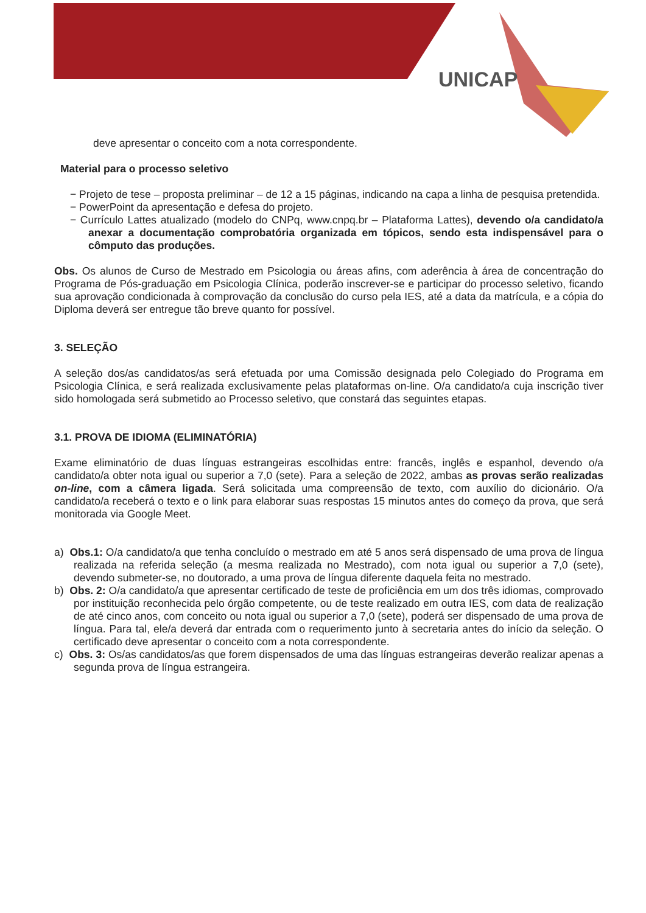UNICAP
deve apresentar o conceito com a nota correspondente.
Material para o processo seletivo
− Projeto de tese – proposta preliminar – de 12 a 15 páginas, indicando na capa a linha de pesquisa pretendida.
− PowerPoint da apresentação e defesa do projeto.
− Currículo Lattes atualizado (modelo do CNPq, www.cnpq.br – Plataforma Lattes), devendo o/a candidato/a anexar a documentação comprobatória organizada em tópicos, sendo esta indispensável para o cômputo das produções.
Obs. Os alunos de Curso de Mestrado em Psicologia ou áreas afins, com aderência à área de concentração do Programa de Pós-graduação em Psicologia Clínica, poderão inscrever-se e participar do processo seletivo, ficando sua aprovação condicionada à comprovação da conclusão do curso pela IES, até a data da matrícula, e a cópia do Diploma deverá ser entregue tão breve quanto for possível.
3. SELEÇÃO
A seleção dos/as candidatos/as será efetuada por uma Comissão designada pelo Colegiado do Programa em Psicologia Clínica, e será realizada exclusivamente pelas plataformas on-line. O/a candidato/a cuja inscrição tiver sido homologada será submetido ao Processo seletivo, que constará das seguintes etapas.
3.1. PROVA DE IDIOMA (ELIMINATÓRIA)
Exame eliminatório de duas línguas estrangeiras escolhidas entre: francês, inglês e espanhol, devendo o/a candidato/a obter nota igual ou superior a 7,0 (sete). Para a seleção de 2022, ambas as provas serão realizadas on-line, com a câmera ligada. Será solicitada uma compreensão de texto, com auxílio do dicionário. O/a candidato/a receberá o texto e o link para elaborar suas respostas 15 minutos antes do começo da prova, que será monitorada via Google Meet.
a) Obs.1: O/a candidato/a que tenha concluído o mestrado em até 5 anos será dispensado de uma prova de língua realizada na referida seleção (a mesma realizada no Mestrado), com nota igual ou superior a 7,0 (sete), devendo submeter-se, no doutorado, a uma prova de língua diferente daquela feita no mestrado.
b) Obs. 2: O/a candidato/a que apresentar certificado de teste de proficiência em um dos três idiomas, comprovado por instituição reconhecida pelo órgão competente, ou de teste realizado em outra IES, com data de realização de até cinco anos, com conceito ou nota igual ou superior a 7,0 (sete), poderá ser dispensado de uma prova de língua. Para tal, ele/a deverá dar entrada com o requerimento junto à secretaria antes do início da seleção. O certificado deve apresentar o conceito com a nota correspondente.
c) Obs. 3: Os/as candidatos/as que forem dispensados de uma das línguas estrangeiras deverão realizar apenas a segunda prova de língua estrangeira.